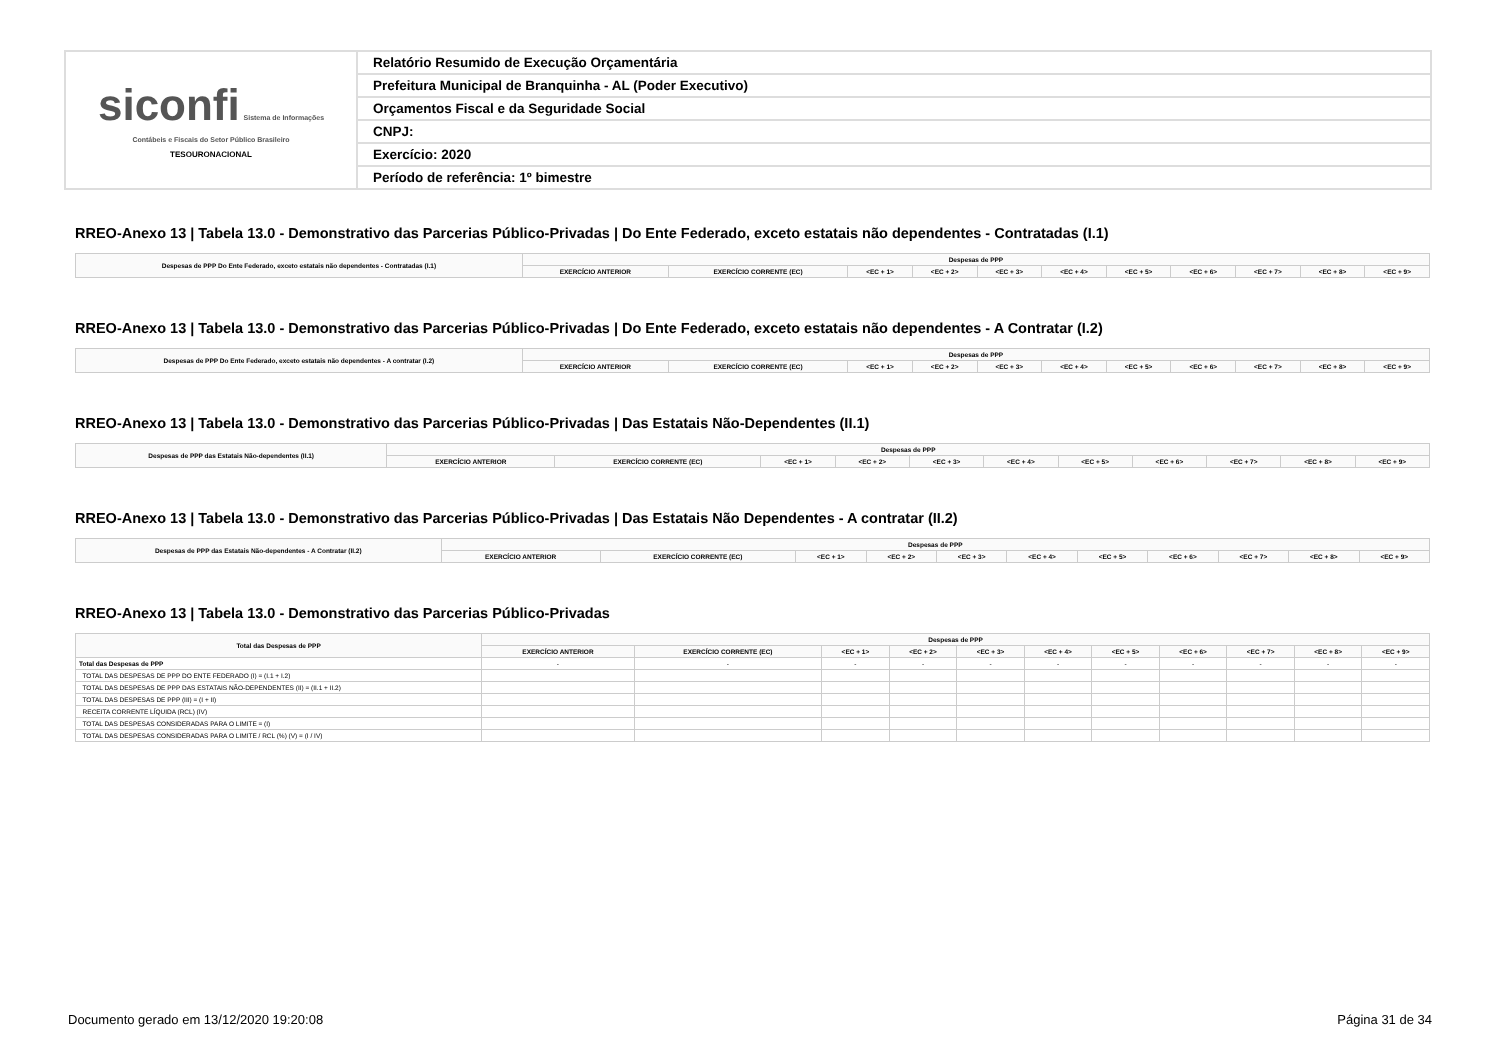| siconfi Sistema de Informações Contábeis e Fiscais do Setor Público Brasileiro TESOURONACIONAL | Relatório Resumido de Execução Orçamentária |
| | Prefeitura Municipal de Branquinha - AL (Poder Executivo) |
| | Orçamentos Fiscal e da Seguridade Social |
| | CNPJ: |
| | Exercício: 2020 |
| | Período de referência: 1º bimestre |
RREO-Anexo 13 | Tabela 13.0 - Demonstrativo das Parcerias Público-Privadas | Do Ente Federado, exceto estatais não dependentes - Contratadas (I.1)
| Despesas de PPP Do Ente Federado, exceto estatais não dependentes - Contratadas (I.1) | Despesas de PPP | | | | | | | | | | |
| --- | --- | --- | --- | --- | --- | --- | --- | --- | --- | --- | --- |
| | EXERCÍCIO ANTERIOR | EXERCÍCIO CORRENTE (EC) | <EC + 1> | <EC + 2> | <EC + 3> | <EC + 4> | <EC + 5> | <EC + 6> | <EC + 7> | <EC + 8> | <EC + 9> |
RREO-Anexo 13 | Tabela 13.0 - Demonstrativo das Parcerias Público-Privadas | Do Ente Federado, exceto estatais não dependentes - A Contratar (I.2)
| Despesas de PPP Do Ente Federado, exceto estatais não dependentes - A contratar (I.2) | Despesas de PPP | | | | | | | | | | |
| --- | --- | --- | --- | --- | --- | --- | --- | --- | --- | --- | --- |
| | EXERCÍCIO ANTERIOR | EXERCÍCIO CORRENTE (EC) | <EC + 1> | <EC + 2> | <EC + 3> | <EC + 4> | <EC + 5> | <EC + 6> | <EC + 7> | <EC + 8> | <EC + 9> |
RREO-Anexo 13 | Tabela 13.0 - Demonstrativo das Parcerias Público-Privadas | Das Estatais Não-Dependentes (II.1)
| Despesas de PPP das Estatais Não-dependentes (II.1) | Despesas de PPP | | | | | | | | | | |
| --- | --- | --- | --- | --- | --- | --- | --- | --- | --- | --- | --- |
| | EXERCÍCIO ANTERIOR | EXERCÍCIO CORRENTE (EC) | <EC + 1> | <EC + 2> | <EC + 3> | <EC + 4> | <EC + 5> | <EC + 6> | <EC + 7> | <EC + 8> | <EC + 9> |
RREO-Anexo 13 | Tabela 13.0 - Demonstrativo das Parcerias Público-Privadas | Das Estatais Não Dependentes - A contratar (II.2)
| Despesas de PPP das Estatais Não-dependentes - A Contratar (II.2) | Despesas de PPP | | | | | | | | | | |
| --- | --- | --- | --- | --- | --- | --- | --- | --- | --- | --- | --- |
| | EXERCÍCIO ANTERIOR | EXERCÍCIO CORRENTE (EC) | <EC + 1> | <EC + 2> | <EC + 3> | <EC + 4> | <EC + 5> | <EC + 6> | <EC + 7> | <EC + 8> | <EC + 9> |
RREO-Anexo 13 | Tabela 13.0 - Demonstrativo das Parcerias Público-Privadas
| Total das Despesas de PPP | Despesas de PPP | | | | | | | | | | |
| --- | --- | --- | --- | --- | --- | --- | --- | --- | --- | --- | --- |
| | EXERCÍCIO ANTERIOR | EXERCÍCIO CORRENTE (EC) | <EC + 1> | <EC + 2> | <EC + 3> | <EC + 4> | <EC + 5> | <EC + 6> | <EC + 7> | <EC + 8> | <EC + 9> |
| Total das Despesas de PPP | - | - | - | - | - | - | - | - | - | - | - |
| TOTAL DAS DESPESAS DE PPP DO ENTE FEDERADO (I) = (I.1 + I.2) | | | | | | | | | | | |
| TOTAL DAS DESPESAS DE PPP DAS ESTATAIS NÃO-DEPENDENTES (II) = (II.1 + II.2) | | | | | | | | | | | |
| TOTAL DAS DESPESAS DE PPP (III) = (I + II) | | | | | | | | | | | |
| RECEITA CORRENTE LÍQUIDA (RCL) (IV) | | | | | | | | | | | |
| TOTAL DAS DESPESAS CONSIDERADAS PARA O LIMITE = (I) | | | | | | | | | | | |
| TOTAL DAS DESPESAS CONSIDERADAS PARA O LIMITE / RCL (%) (V) = (I / IV) | | | | | | | | | | | |
Documento gerado em 13/12/2020 19:20:08 Página 31 de 34